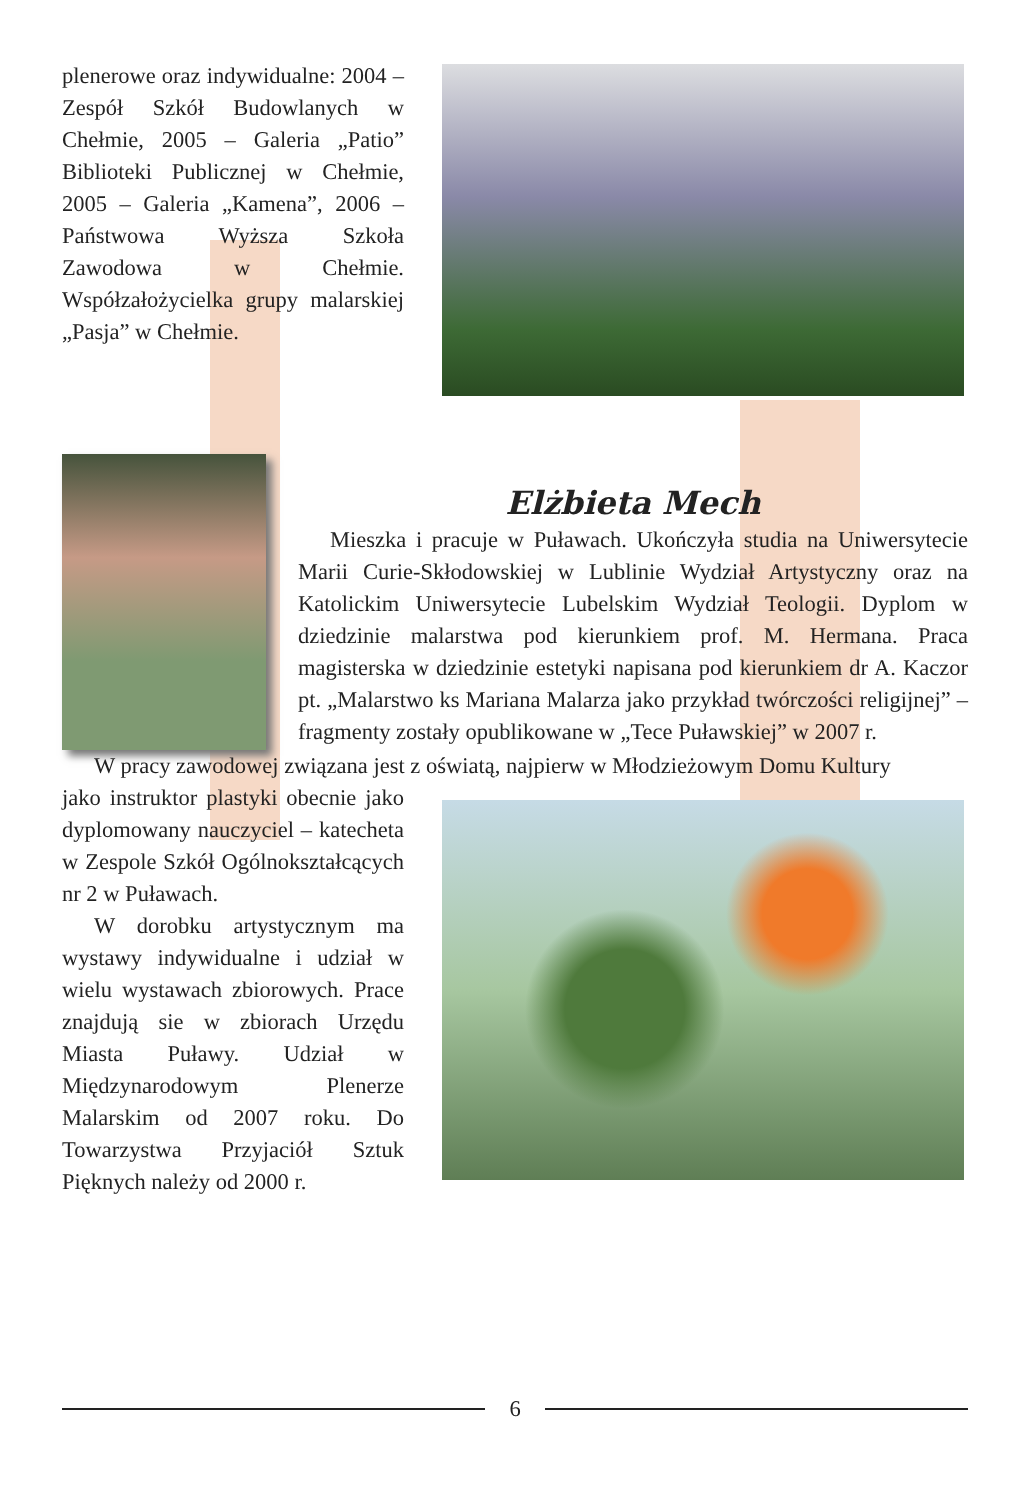plenerowe oraz indywidualne: 2004 – Zespół Szkół Budowlanych w Chełmie, 2005 – Galeria „Patio” Biblioteki Publicznej w Chełmie, 2005 – Galeria „Kamena”, 2006 – Państwowa Wyższa Szkoła Zawodowa w Chełmie. Współzałożycielka grupy malarskiej „Pasja” w Chełmie.
Elżbieta Mech
Mieszka i pracuje w Puławach. Ukończyła studia na Uniwersytecie Marii Curie-Skłodowskiej w Lublinie Wydział Artystyczny oraz na Katolickim Uniwersytecie Lubelskim Wydział Teologii. Dyplom w dziedzinie malarstwa pod kierunkiem prof. M. Hermana. Praca magisterska w dziedzinie estetyki napisana pod kierunkiem dr A. Kaczor pt. „Malarstwo ks Mariana Malarza jako przykład twórczości religijnej” – fragmenty zostały opublikowane w „Tece Puławskiej” w 2007 r.
W pracy zawodowej związana jest z oświatą, najpierw w Młodzieżowym Domu Kultury
jako instruktor plastyki obecnie jako dyplomowany nauczyciel – katecheta w Zespole Szkół Ogólnokształcących nr 2 w Puławach.
W dorobku artystycznym ma wystawy indywidualne i udział w wielu wystawach zbiorowych. Prace znajdują sie w zbiorach Urzędu Miasta Puławy. Udział w Międzynarodowym Plenerze Malarskim od 2007 roku. Do Towarzystwa Przyjaciół Sztuk Pięknych należy od 2000 r.
6